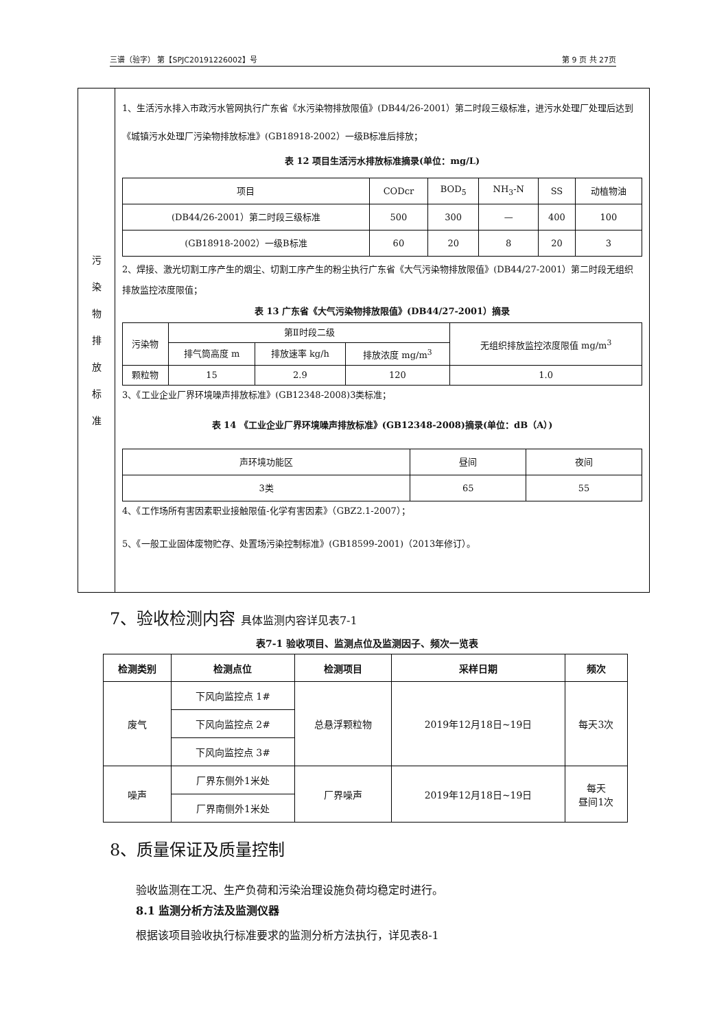三谱（验字） 第【SPJC20191226002】号 第 9 页 共 27页
污
染
物
排
放
标
准
1、生活污水排入市政污水管网执行广东省《水污染物排放限值》(DB44/26-2001）第二时段三级标准，进污水处理厂处理后达到《城镇污水处理厂污染物排放标准》(GB18918-2002）一级B标准后排放；
表 12 项目生活污水排放标准摘录(单位：mg/L)
| 项目 | CODcr | BOD<sub>5</sub> | NH<sub>3</sub>-N | SS | 动植物油 |
| (DB44/26-2001）第二时段三级标准 | 500 | 300 | — | 400 | 100 |
| (GB18918-2002）一级B标准 | 60 | 20 | 8 | 20 | 3 |
2、焊接、激光切割工序产生的烟尘、切割工序产生的粉尘执行广东省《大气污染物排放限值》(DB44/27-2001）第二时段无组织排放监控浓度限值；
表 13 广东省《大气污染物排放限值》(DB44/27-2001）摘录
| 污染物 | 第Ⅱ时段二级 | | | 无组织排放监控浓度限值 mg/m<sup>3</sup> |
| | 排气筒高度 m | 排放速率 kg/h | 排放浓度 mg/m<sup>3</sup> | |
| 颗粒物 | 15 | 2.9 | 120 | 1.0 |
3、《工业企业厂界环境噪声排放标准》(GB12348-2008)3类标准；
表 14 《工业企业厂界环境噪声排放标准》(GB12348-2008)摘录(单位：dB（A）)
| 声环境功能区 | 昼间 | 夜间 |
| 3类 | 65 | 55 |
4、《工作场所有害因素职业接触限值-化学有害因素》（GBZ2.1-2007）；
5、《一般工业固体废物贮存、处置场污染控制标准》(GB18599-2001)（2013年修订）。
7、验收检测内容 具体监测内容详见表7-1
表7-1 验收项目、监测点位及监测因子、频次一览表
| 检测类别 | 检测点位 | 检测项目 | 采样日期 | 频次 |
| --- | --- | --- | --- | --- |
| 废气 | 下风向监控点 1# | 总悬浮颗粒物 | 2019年12月18日~19日 | 每天3次 |
| | 下风向监控点 2# | | | |
| | 下风向监控点 3# | | | |
| 噪声 | 厂界东侧外1米处 | 厂界噪声 | 2019年12月18日~19日 | 每天 昼间1次 |
| | 厂界南侧外1米处 | | | |
8、质量保证及质量控制
验收监测在工况、生产负荷和污染治理设施负荷均稳定时进行。
8.1 监测分析方法及监测仪器
根据该项目验收执行标准要求的监测分析方法执行，详见表8-1